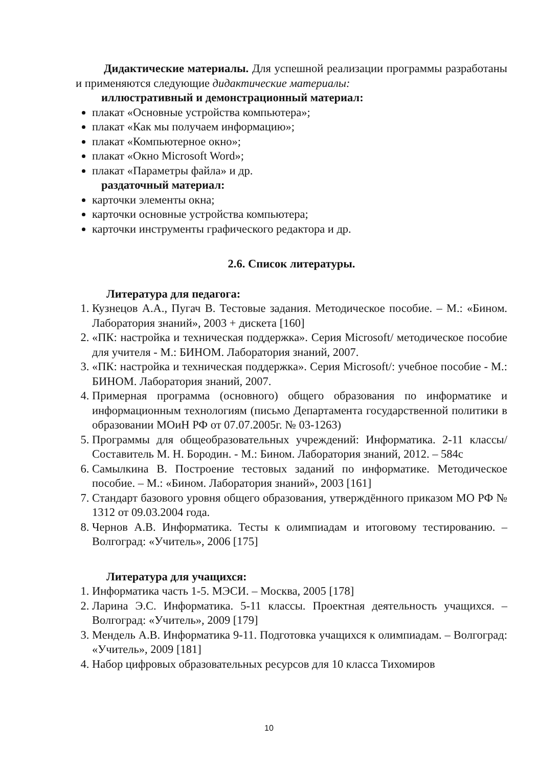Дидактические материалы. Для успешной реализации программы разработаны и применяются следующие дидактические материалы:
иллюстративный и демонстрационный материал:
плакат «Основные устройства компьютера»;
плакат «Как мы получаем информацию»;
плакат «Компьютерное окно»;
плакат «Окно Microsoft Word»;
плакат «Параметры файла» и др.
раздаточный материал:
карточки элементы окна;
карточки основные устройства компьютера;
карточки инструменты графического редактора и др.
2.6. Список литературы.
Литература для педагога:
1. Кузнецов А.А., Пугач В. Тестовые задания. Методическое пособие. – М.: «Бином. Лаборатория знаний», 2003 + дискета [160]
2. «ПК: настройка и техническая поддержка». Серия Microsoft/ методическое пособие для учителя - М.: БИНОМ. Лаборатория знаний, 2007.
3. «ПК: настройка и техническая поддержка». Серия Microsoft/: учебное пособие - М.: БИНОМ. Лаборатория знаний, 2007.
4. Примерная программа (основного) общего образования по информатике и информационным технологиям (письмо Департамента государственной политики в образовании МОиН РФ от 07.07.2005г. № 03-1263)
5. Программы для общеобразовательных учреждений: Информатика. 2-11 классы/ Составитель М. Н. Бородин. - М.: Бином. Лаборатория знаний, 2012. – 584с
6. Самылкина В. Построение тестовых заданий по информатике. Методическое пособие. – М.: «Бином. Лаборатория знаний», 2003 [161]
7. Стандарт базового уровня общего образования, утверждённого приказом МО РФ № 1312 от 09.03.2004 года.
8. Чернов А.В. Информатика. Тесты к олимпиадам и итоговому тестированию. – Волгоград: «Учитель», 2006 [175]
Литература для учащихся:
1. Информатика часть 1-5. МЭСИ. – Москва, 2005 [178]
2. Ларина Э.С. Информатика. 5-11 классы. Проектная деятельность учащихся. – Волгоград: «Учитель», 2009 [179]
3. Мендель А.В. Информатика 9-11. Подготовка учащихся к олимпиадам. – Волгоград: «Учитель», 2009 [181]
4. Набор цифровых образовательных ресурсов для 10 класса Тихомиров
10